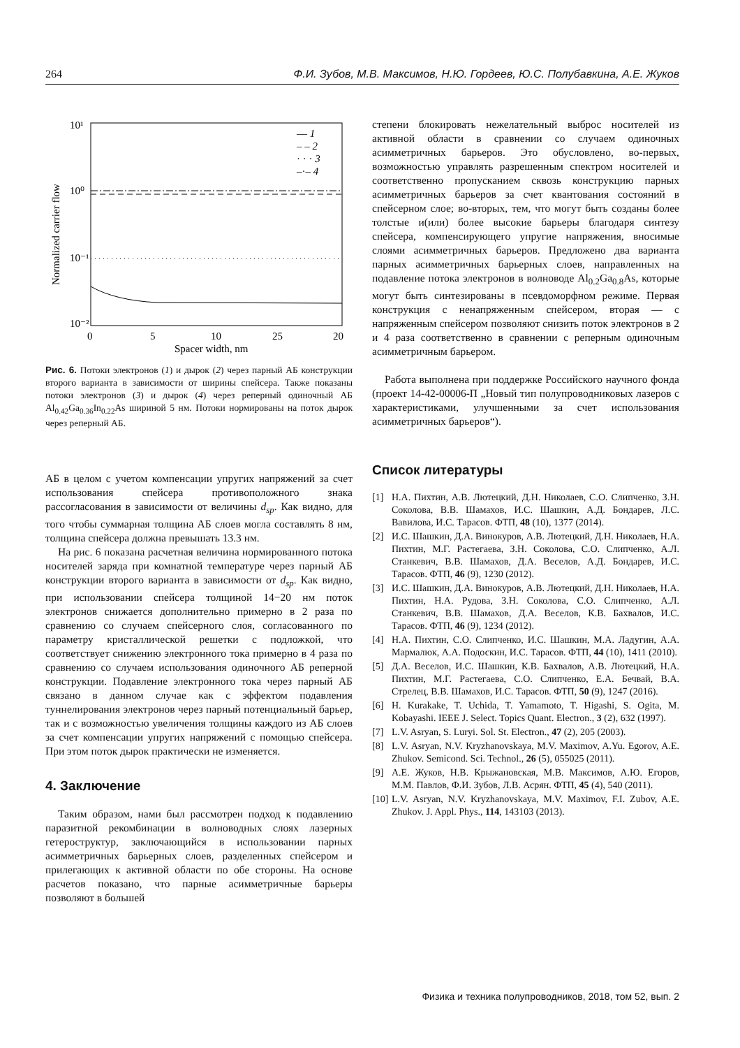264 Ф.И. Зубов, М.В. Максимов, Н.Ю. Гордеев, Ю.С. Полубавкина, А.Е. Жуков
10¹
10⁰
10⁻¹
10⁻²
Normalized carrier flow
0
5
10
25
20
Spacer width, nm
— 1
– – 2
· · · 3
–·– 4
Рис. 6. Потоки электронов (1) и дырок (2) через парный АБ конструкции второго варианта в зависимости от ширины спейсера. Также показаны потоки электронов (3) и дырок (4) через реперный одиночный АБ Al<sub>0.42</sub>Ga<sub>0.36</sub>In<sub>0.22</sub>As шириной 5 нм. Потоки нормированы на поток дырок через реперный АБ.
АБ в целом с учетом компенсации упругих напряжений за счет использования спейсера противоположного знака рассогласования в зависимости от величины d<sub>sp</sub>. Как видно, для того чтобы суммарная толщина АБ слоев могла составлять 8 нм, толщина спейсера должна превышать 13.3 нм.
На рис. 6 показана расчетная величина нормированного потока носителей заряда при комнатной температуре через парный АБ конструкции второго варианта в зависимости от d<sub>sp</sub>. Как видно, при использовании спейсера толщиной 14−20 нм поток электронов снижается дополнительно примерно в 2 раза по сравнению со случаем спейсерного слоя, согласованного по параметру кристаллической решетки с подложкой, что соответствует снижению электронного тока примерно в 4 раза по сравнению со случаем использования одиночного АБ реперной конструкции. Подавление электронного тока через парный АБ связано в данном случае как с эффектом подавления туннелирования электронов через парный потенциальный барьер, так и с возможностью увеличения толщины каждого из АБ слоев за счет компенсации упругих напряжений с помощью спейсера. При этом поток дырок практически не изменяется.
4. Заключение
Таким образом, нами был рассмотрен подход к подавлению паразитной рекомбинации в волноводных слоях лазерных гетероструктур, заключающийся в использовании парных асимметричных барьерных слоев, разделенных спейсером и прилегающих к активной области по обе стороны. На основе расчетов показано, что парные асимметричные барьеры позволяют в большей
степени блокировать нежелательный выброс носителей из активной области в сравнении со случаем одиночных асимметричных барьеров. Это обусловлено, во-первых, возможностью управлять разрешенным спектром носителей и соответственно пропусканием сквозь конструкцию парных асимметричных барьеров за счет квантования состояний в спейсерном слое; во-вторых, тем, что могут быть созданы более толстые и(или) более высокие барьеры благодаря синтезу спейсера, компенсирующего упругие напряжения, вносимые слоями асимметричных барьеров. Предложено два варианта парных асимметричных барьерных слоев, направленных на подавление потока электронов в волноводе Al<sub>0.2</sub>Ga<sub>0.8</sub>As, которые могут быть синтезированы в псевдоморфном режиме. Первая конструкция с ненапряженным спейсером, вторая — с напряженным спейсером позволяют снизить поток электронов в 2 и 4 раза соответственно в сравнении с реперным одиночным асимметричным барьером.
Работа выполнена при поддержке Российского научного фонда (проект 14-42-00006-П „Новый тип полупроводниковых лазеров с характеристиками, улучшенными за счет использования асимметричных барьеров“).
Список литературы
[1] Н.А. Пихтин, А.В. Лютецкий, Д.Н. Николаев, С.О. Слипченко, З.Н. Соколова, В.В. Шамахов, И.С. Шашкин, А.Д. Бондарев, Л.С. Вавилова, И.С. Тарасов. ФТП, 48 (10), 1377 (2014).
[2] И.С. Шашкин, Д.А. Винокуров, А.В. Лютецкий, Д.Н. Николаев, Н.А. Пихтин, М.Г. Растегаева, З.Н. Соколова, С.О. Слипченко, А.Л. Станкевич, В.В. Шамахов, Д.А. Веселов, А.Д. Бондарев, И.С. Тарасов. ФТП, 46 (9), 1230 (2012).
[3] И.С. Шашкин, Д.А. Винокуров, А.В. Лютецкий, Д.Н. Николаев, Н.А. Пихтин, Н.А. Рудова, З.Н. Соколова, С.О. Слипченко, А.Л. Станкевич, В.В. Шамахов, Д.А. Веселов, К.В. Бахвалов, И.С. Тарасов. ФТП, 46 (9), 1234 (2012).
[4] Н.А. Пихтин, С.О. Слипченко, И.С. Шашкин, М.А. Ладугин, А.А. Мармалюк, А.А. Подоскин, И.С. Тарасов. ФТП, 44 (10), 1411 (2010).
[5] Д.А. Веселов, И.С. Шашкин, К.В. Бахвалов, А.В. Лютецкий, Н.А. Пихтин, М.Г. Растегаева, С.О. Слипченко, Е.А. Бечвай, В.А. Стрелец, В.В. Шамахов, И.С. Тарасов. ФТП, 50 (9), 1247 (2016).
[6] H. Kurakake, T. Uchida, T. Yamamoto, T. Higashi, S. Ogita, M. Kobayashi. IEEE J. Select. Topics Quant. Electron., 3 (2), 632 (1997).
[7] L.V. Asryan, S. Luryi. Sol. St. Electron., 47 (2), 205 (2003).
[8] L.V. Asryan, N.V. Kryzhanovskaya, M.V. Maximov, A.Yu. Egorov, A.E. Zhukov. Semicond. Sci. Technol., 26 (5), 055025 (2011).
[9] А.Е. Жуков, Н.В. Крыжановская, М.В. Максимов, А.Ю. Егоров, М.М. Павлов, Ф.И. Зубов, Л.В. Асрян. ФТП, 45 (4), 540 (2011).
[10] L.V. Asryan, N.V. Kryzhanovskaya, M.V. Maximov, F.I. Zubov, A.E. Zhukov. J. Appl. Phys., 114, 143103 (2013).
Физика и техника полупроводников, 2018, том 52, вып. 2